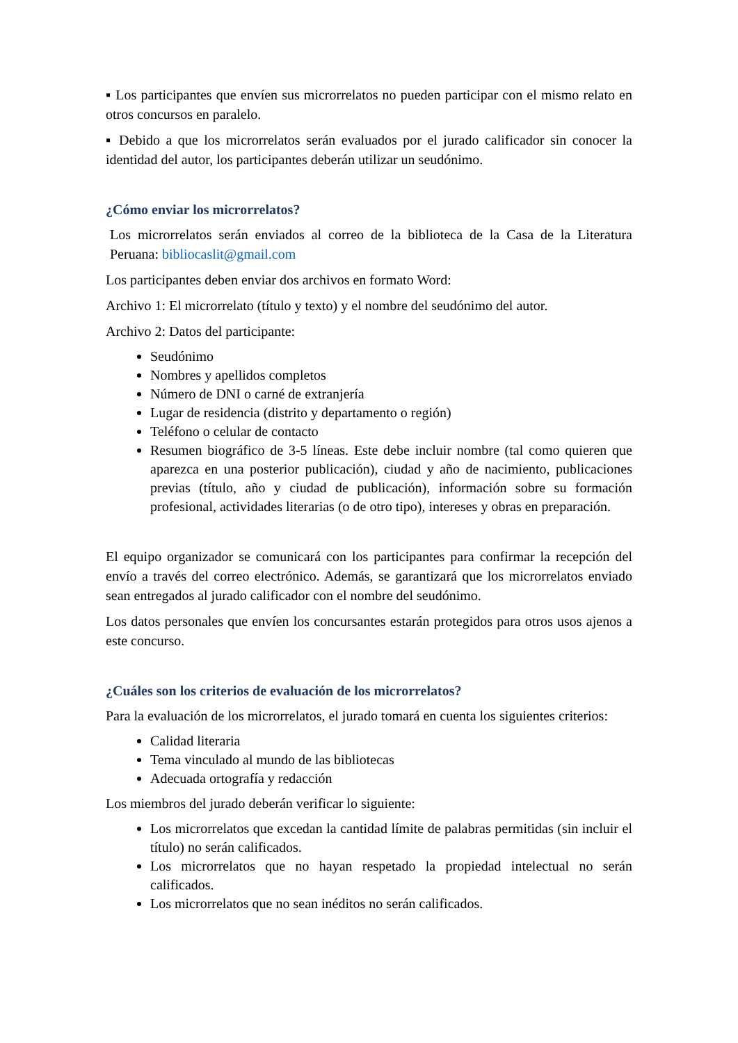▪ Los participantes que envíen sus microrrelatos no pueden participar con el mismo relato en otros concursos en paralelo.
▪ Debido a que los microrrelatos serán evaluados por el jurado calificador sin conocer la identidad del autor, los participantes deberán utilizar un seudónimo.
¿Cómo enviar los microrrelatos?
Los microrrelatos serán enviados al correo de la biblioteca de la Casa de la Literatura Peruana: bibliocaslit@gmail.com
Los participantes deben enviar dos archivos en formato Word:
Archivo 1: El microrrelato (título y texto) y el nombre del seudónimo del autor.
Archivo 2: Datos del participante:
Seudónimo
Nombres y apellidos completos
Número de DNI o carné de extranjería
Lugar de residencia (distrito y departamento o región)
Teléfono o celular de contacto
Resumen biográfico de 3-5 líneas. Este debe incluir nombre (tal como quieren que aparezca en una posterior publicación), ciudad y año de nacimiento, publicaciones previas (título, año y ciudad de publicación), información sobre su formación profesional, actividades literarias (o de otro tipo), intereses y obras en preparación.
El equipo organizador se comunicará con los participantes para confirmar la recepción del envío a través del correo electrónico. Además, se garantizará que los microrrelatos enviado sean entregados al jurado calificador con el nombre del seudónimo.
Los datos personales que envíen los concursantes estarán protegidos para otros usos ajenos a este concurso.
¿Cuáles son los criterios de evaluación de los microrrelatos?
Para la evaluación de los microrrelatos, el jurado tomará en cuenta los siguientes criterios:
Calidad literaria
Tema vinculado al mundo de las bibliotecas
Adecuada ortografía y redacción
Los miembros del jurado deberán verificar lo siguiente:
Los microrrelatos que excedan la cantidad límite de palabras permitidas (sin incluir el título) no serán calificados.
Los microrrelatos que no hayan respetado la propiedad intelectual no serán calificados.
Los microrrelatos que no sean inéditos no serán calificados.